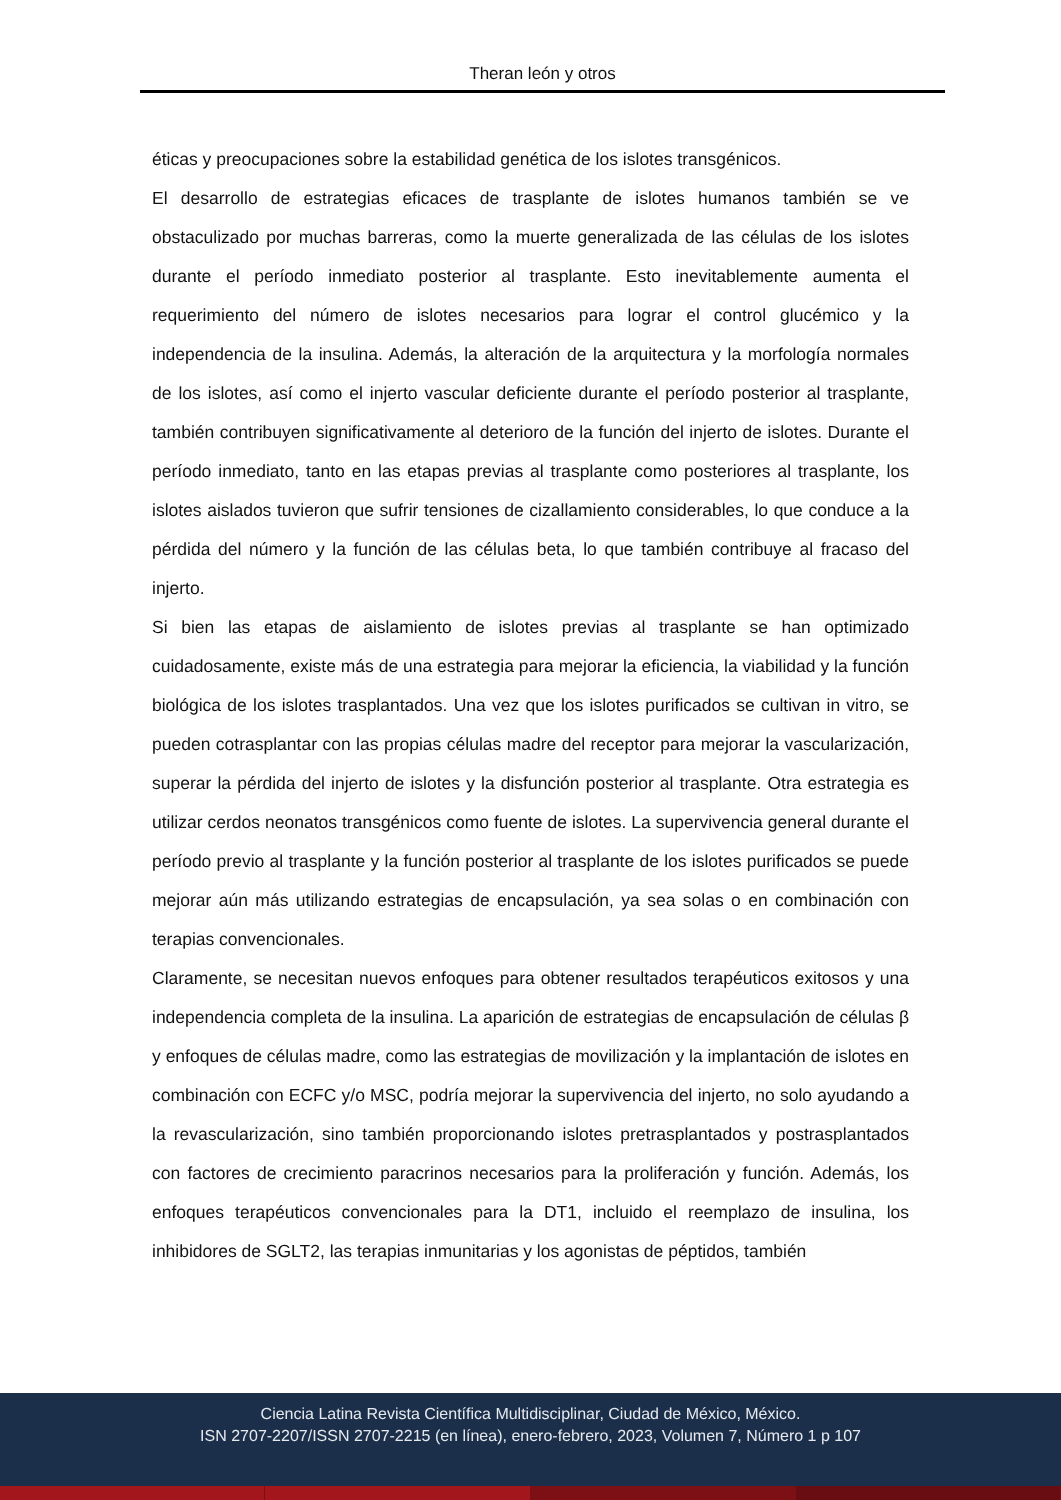Theran león y otros
éticas y preocupaciones sobre la estabilidad genética de los islotes transgénicos.
El desarrollo de estrategias eficaces de trasplante de islotes humanos también se ve obstaculizado por muchas barreras, como la muerte generalizada de las células de los islotes durante el período inmediato posterior al trasplante. Esto inevitablemente aumenta el requerimiento del número de islotes necesarios para lograr el control glucémico y la independencia de la insulina. Además, la alteración de la arquitectura y la morfología normales de los islotes, así como el injerto vascular deficiente durante el período posterior al trasplante, también contribuyen significativamente al deterioro de la función del injerto de islotes. Durante el período inmediato, tanto en las etapas previas al trasplante como posteriores al trasplante, los islotes aislados tuvieron que sufrir tensiones de cizallamiento considerables, lo que conduce a la pérdida del número y la función de las células beta, lo que también contribuye al fracaso del injerto.
Si bien las etapas de aislamiento de islotes previas al trasplante se han optimizado cuidadosamente, existe más de una estrategia para mejorar la eficiencia, la viabilidad y la función biológica de los islotes trasplantados. Una vez que los islotes purificados se cultivan in vitro, se pueden cotrasplantar con las propias células madre del receptor para mejorar la vascularización, superar la pérdida del injerto de islotes y la disfunción posterior al trasplante. Otra estrategia es utilizar cerdos neonatos transgénicos como fuente de islotes. La supervivencia general durante el período previo al trasplante y la función posterior al trasplante de los islotes purificados se puede mejorar aún más utilizando estrategias de encapsulación, ya sea solas o en combinación con terapias convencionales.
Claramente, se necesitan nuevos enfoques para obtener resultados terapéuticos exitosos y una independencia completa de la insulina. La aparición de estrategias de encapsulación de células β y enfoques de células madre, como las estrategias de movilización y la implantación de islotes en combinación con ECFC y/o MSC, podría mejorar la supervivencia del injerto, no solo ayudando a la revascularización, sino también proporcionando islotes pretrasplantados y postrasplantados con factores de crecimiento paracrinos necesarios para la proliferación y función. Además, los enfoques terapéuticos convencionales para la DT1, incluido el reemplazo de insulina, los inhibidores de SGLT2, las terapias inmunitarias y los agonistas de péptidos, también
Ciencia Latina Revista Científica Multidisciplinar, Ciudad de México, México.
ISN 2707-2207/ISSN 2707-2215 (en línea), enero-febrero, 2023, Volumen 7, Número 1 p 107